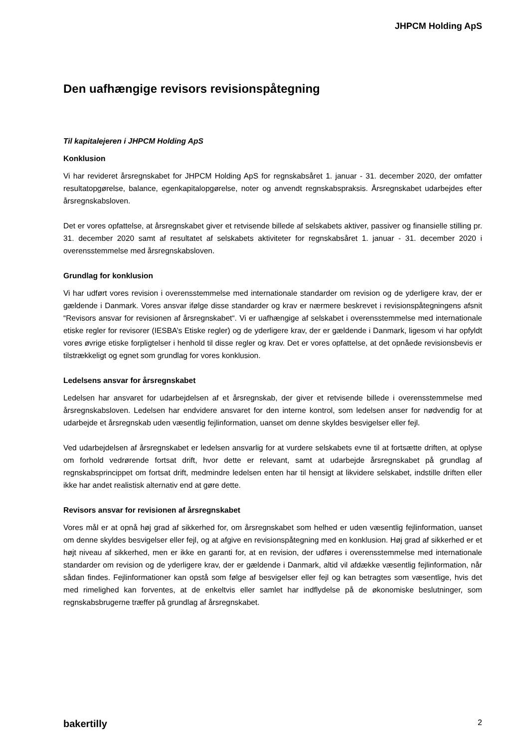JHPCM Holding ApS
Den uafhængige revisors revisionspåtegning
Til kapitalejeren i JHPCM Holding ApS
Konklusion
Vi har revideret årsregnskabet for JHPCM Holding ApS for regnskabsåret 1. januar - 31. december 2020, der omfatter resultatopgørelse, balance, egenkapitalopgørelse, noter og anvendt regnskabspraksis. Årsregnskabet udarbejdes efter årsregnskabsloven.
Det er vores opfattelse, at årsregnskabet giver et retvisende billede af selskabets aktiver, passiver og finansielle stilling pr. 31. december 2020 samt af resultatet af selskabets aktiviteter for regnskabsåret 1. januar - 31. december 2020 i overensstemmelse med årsregnskabsloven.
Grundlag for konklusion
Vi har udført vores revision i overensstemmelse med internationale standarder om revision og de yderligere krav, der er gældende i Danmark. Vores ansvar ifølge disse standarder og krav er nærmere beskrevet i revisionspåtegningens afsnit “Revisors ansvar for revisionen af årsregnskabet“. Vi er uafhængige af selskabet i overensstemmelse med internationale etiske regler for revisorer (IESBA’s Etiske regler) og de yderligere krav, der er gældende i Danmark, ligesom vi har opfyldt vores øvrige etiske forpligtelser i henhold til disse regler og krav. Det er vores opfattelse, at det opnåede revisionsbevis er tilstrækkeligt og egnet som grundlag for vores konklusion.
Ledelsens ansvar for årsregnskabet
Ledelsen har ansvaret for udarbejdelsen af et årsregnskab, der giver et retvisende billede i overensstemmelse med årsregnskabsloven. Ledelsen har endvidere ansvaret for den interne kontrol, som ledelsen anser for nødvendig for at udarbejde et årsregnskab uden væsentlig fejlinformation, uanset om denne skyldes besvigelser eller fejl.
Ved udarbejdelsen af årsregnskabet er ledelsen ansvarlig for at vurdere selskabets evne til at fortsætte driften, at oplyse om forhold vedrørende fortsat drift, hvor dette er relevant, samt at udarbejde årsregnskabet på grundlag af regnskabsprincippet om fortsat drift, medmindre ledelsen enten har til hensigt at likvidere selskabet, indstille driften eller ikke har andet realistisk alternativ end at gøre dette.
Revisors ansvar for revisionen af årsregnskabet
Vores mål er at opnå høj grad af sikkerhed for, om årsregnskabet som helhed er uden væsentlig fejlinformation, uanset om denne skyldes besvigelser eller fejl, og at afgive en revisionspåtegning med en konklusion. Høj grad af sikkerhed er et højt niveau af sikkerhed, men er ikke en garanti for, at en revision, der udføres i overensstemmelse med internationale standarder om revision og de yderligere krav, der er gældende i Danmark, altid vil afdække væsentlig fejlinformation, når sådan findes. Fejlinformationer kan opstå som følge af besvigelser eller fejl og kan betragtes som væsentlige, hvis det med rimelighed kan forventes, at de enkeltvis eller samlet har indflydelse på de økonomiske beslutninger, som regnskabsbrugerne træffer på grundlag af årsregnskabet.
bakertilly 2